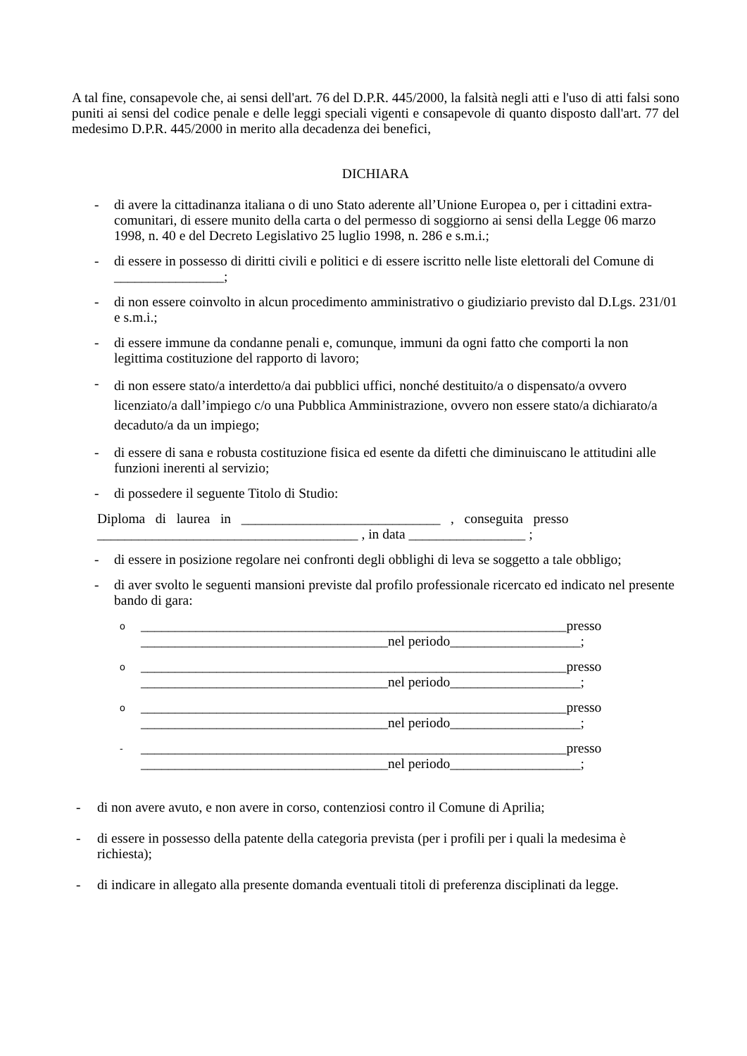A tal fine, consapevole che, ai sensi dell'art. 76 del D.P.R. 445/2000, la falsità negli atti e l'uso di atti falsi sono puniti ai sensi del codice penale e delle leggi speciali vigenti e consapevole di quanto disposto dall'art. 77 del medesimo D.P.R. 445/2000 in merito alla decadenza dei benefici,
DICHIARA
- di avere la cittadinanza italiana o di uno Stato aderente all’Unione Europea o, per i cittadini extra-comunitari, di essere munito della carta o del permesso di soggiorno ai sensi della Legge 06 marzo 1998, n. 40 e del Decreto Legislativo 25 luglio 1998, n. 286 e s.m.i.;
- di essere in possesso di diritti civili e politici e di essere iscritto nelle liste elettorali del Comune di ________________;
- di non essere coinvolto in alcun procedimento amministrativo o giudiziario previsto dal D.Lgs. 231/01 e s.m.i.;
- di essere immune da condanne penali e, comunque, immuni da ogni fatto che comporti la non legittima costituzione del rapporto di lavoro;
- di non essere stato/a interdetto/a dai pubblici uffici, nonché destituito/a o dispensato/a ovvero licenziato/a dall’impiego c/o una Pubblica Amministrazione, ovvero non essere stato/a dichiarato/a decaduto/a da un impiego;
- di essere di sana e robusta costituzione fisica ed esente da difetti che diminuiscano le attitudini alle funzioni inerenti al servizio;
- di possedere il seguente Titolo di Studio:
Diploma di laurea in _____________________________ , conseguita presso
______________________________________ , in data _________________ ;
- di essere in posizione regolare nei confronti degli obblighi di leva se soggetto a tale obbligo;
- di aver svolto le seguenti mansioni previste dal profilo professionale ricercato ed indicato nel presente bando di gara:
o
______________________________________________________________presso
____________________________________nel periodo___________________;
o
______________________________________________________________presso
____________________________________nel periodo___________________;
o
______________________________________________________________presso
____________________________________nel periodo___________________;
-
______________________________________________________________presso
____________________________________nel periodo___________________;
- di non avere avuto, e non avere in corso, contenziosi contro il Comune di Aprilia;
- di essere in possesso della patente della categoria prevista (per i profili per i quali la medesima è richiesta);
- di indicare in allegato alla presente domanda eventuali titoli di preferenza disciplinati da legge.